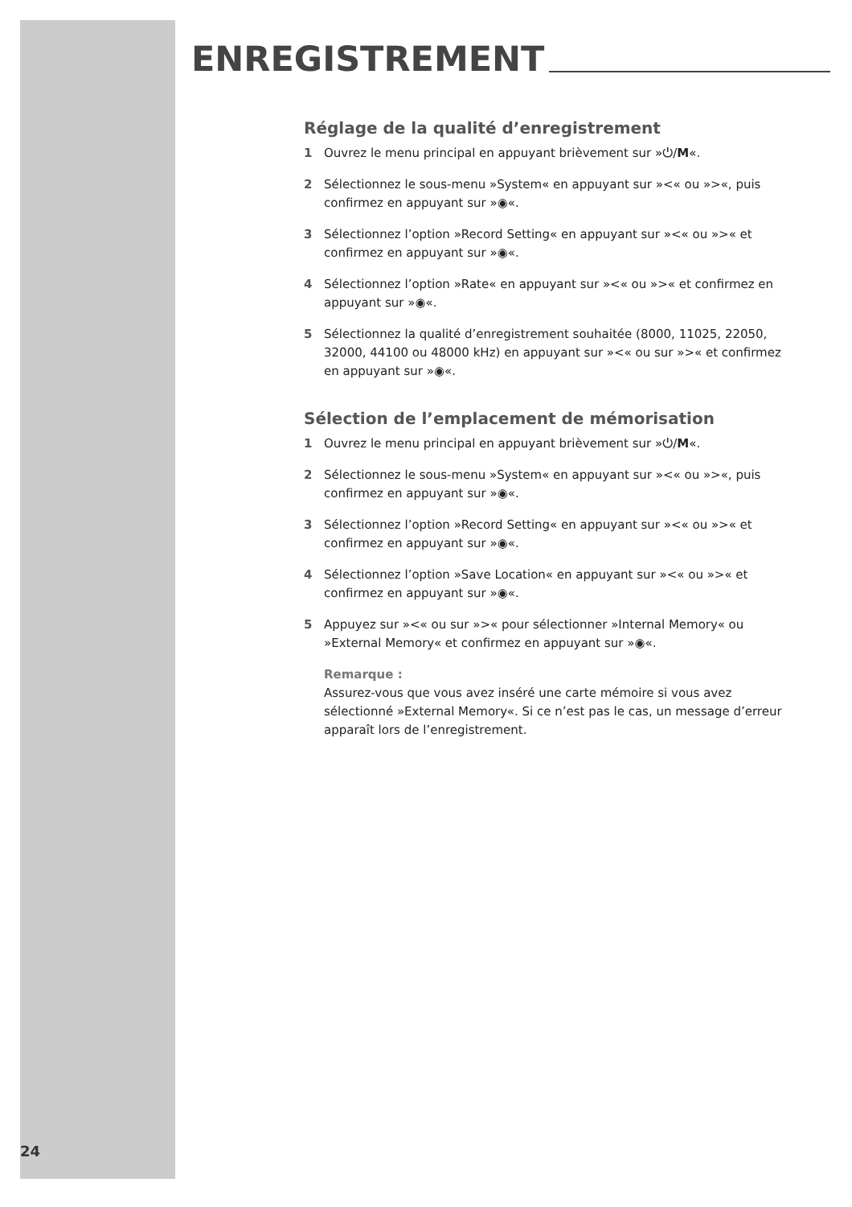ENREGISTREMENT
Réglage de la qualité d’enregistrement
1 Ouvrez le menu principal en appuyant brièvement sur »⏻/M«.
2 Sélectionnez le sous-menu »System« en appuyant sur »<« ou »>«, puis confirmez en appuyant sur »◉«.
3 Sélectionnez l’option »Record Setting« en appuyant sur »<« ou »>« et confirmez en appuyant sur »◉«.
4 Sélectionnez l’option »Rate« en appuyant sur »<« ou »>« et confirmez en appuyant sur »◉«.
5 Sélectionnez la qualité d’enregistrement souhaitée (8000, 11025, 22050, 32000, 44100 ou 48000 kHz) en appuyant sur »<« ou sur »>« et confirmez en appuyant sur »◉«.
Sélection de l’emplacement de mémorisation
1 Ouvrez le menu principal en appuyant brièvement sur »⏻/M«.
2 Sélectionnez le sous-menu »System« en appuyant sur »<« ou »>«, puis confirmez en appuyant sur »◉«.
3 Sélectionnez l’option »Record Setting« en appuyant sur »<« ou »>« et confirmez en appuyant sur »◉«.
4 Sélectionnez l’option »Save Location« en appuyant sur »<« ou »>« et confirmez en appuyant sur »◉«.
5 Appuyez sur »<« ou sur »>« pour sélectionner »Internal Memory« ou »External Memory« et confirmez en appuyant sur »◉«.
Remarque :
Assurez-vous que vous avez inséré une carte mémoire si vous avez sélectionné »External Memory«. Si ce n’est pas le cas, un message d’erreur apparaît lors de l’enregistrement.
24